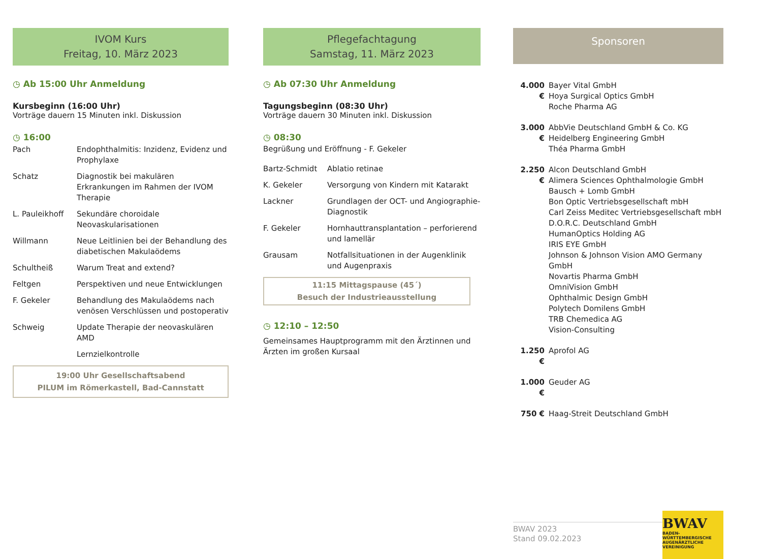IVOM Kurs
Freitag, 10. März 2023
◷ Ab 15:00 Uhr Anmeldung
Kursbeginn (16:00 Uhr)
Vorträge dauern 15 Minuten inkl. Diskussion
◷ 16:00
| Pach | Endophthalmitis: Inzidenz, Evidenz und Prophylaxe |
| Schatz | Diagnostik bei makulären Erkrankungen im Rahmen der IVOM Therapie |
| L. Pauleikhoff | Sekundäre choroidale Neovaskularisationen |
| Willmann | Neue Leitlinien bei der Behandlung des diabetischen Makulaödems |
| Schultheiß | Warum Treat and extend? |
| Feltgen | Perspektiven und neue Entwicklungen |
| F. Gekeler | Behandlung des Makulaödems nach venösen Verschlüssen und postoperativ |
| Schweig | Update Therapie der neovaskulären AMD |
| | Lernzielkontrolle |
19:00 Uhr Gesellschaftsabend
PILUM im Römerkastell, Bad-Cannstatt
Pflegefachtagung
Samstag, 11. März 2023
◷ Ab 07:30 Uhr Anmeldung
Tagungsbeginn (08:30 Uhr)
Vorträge dauern 30 Minuten inkl. Diskussion
◷ 08:30
Begrüßung und Eröffnung - F. Gekeler
| Bartz-Schmidt | Ablatio retinae |
| K. Gekeler | Versorgung von Kindern mit Katarakt |
| Lackner | Grundlagen der OCT- und Angiographie-Diagnostik |
| F. Gekeler | Hornhauttransplantation – perforierend und lamellär |
| Grausam | Notfallsituationen in der Augenklinik und Augenpraxis |
11:15 Mittagspause (45´)
Besuch der Industrieausstellung
◷ 12:10 – 12:50
Gemeinsames Hauptprogramm mit den Ärztinnen und Ärzten im großen Kursaal
Sponsoren
| 4.000 € | Bayer Vital GmbH Hoya Surgical Optics GmbH Roche Pharma AG |
| 3.000 € | AbbVie Deutschland GmbH & Co. KG Heidelberg Engineering GmbH Théa Pharma GmbH |
| 2.250 € | Alcon Deutschland GmbH Alimera Sciences Ophthalmologie GmbH Bausch + Lomb GmbH Bon Optic Vertriebsgesellschaft mbH Carl Zeiss Meditec Vertriebsgesellschaft mbH D.O.R.C. Deutschland GmbH HumanOptics Holding AG IRIS EYE GmbH Johnson & Johnson Vision AMO Germany GmbH Novartis Pharma GmbH OmniVision GmbH Ophthalmic Design GmbH Polytech Domilens GmbH TRB Chemedica AG Vision-Consulting |
| 1.250 € | Aprofol AG |
| 1.000 € | Geuder AG |
| 750 € | Haag-Streit Deutschland GmbH |
BWAV 2023
Stand 09.02.2023
BWAV
BADEN-WÜRTTEMBERGISCHE
AUGENÄRZTLICHE VEREINIGUNG